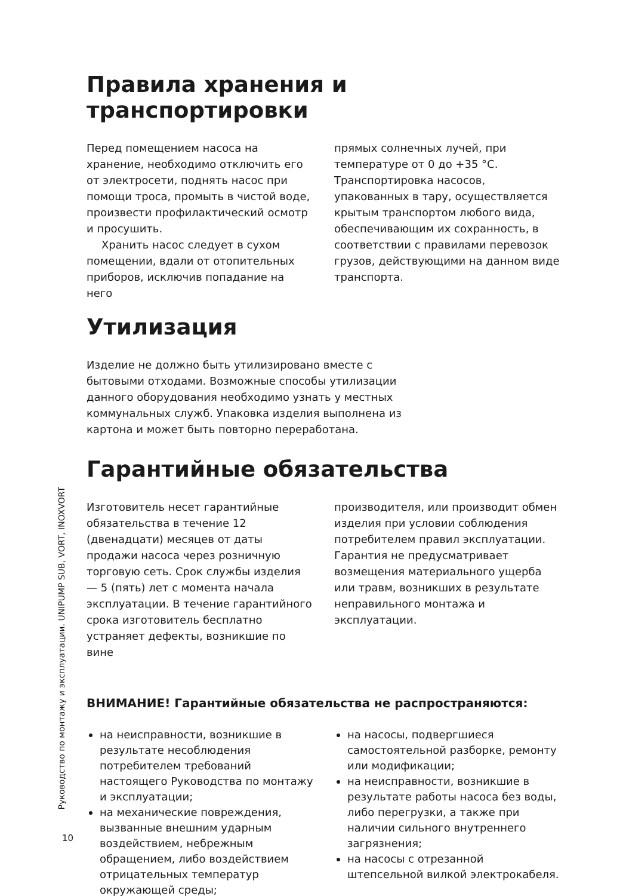Правила хранения и транспортировки
Перед помещением насоса на хранение, необходимо отключить его от электросети, поднять насос при помощи троса, промыть в чистой воде, произвести профилактический осмотр и просушить.
Хранить насос следует в сухом помещении, вдали от отопительных приборов, исключив попадание на него
прямых солнечных лучей, при температуре от 0 до +35 °С. Транспортировка насосов, упакованных в тару, осуществляется крытым транспортом любого вида, обеспечивающим их сохранность, в соответствии с правилами перевозок грузов, действующими на данном виде транспорта.
Утилизация
Изделие не должно быть утилизировано вместе с бытовыми отходами. Возможные способы утилизации данного оборудования необходимо узнать у местных коммунальных служб. Упаковка изделия выполнена из картона и может быть повторно переработана.
Гарантийные обязательства
Изготовитель несет гарантийные обязательства в течение 12 (двенадцати) месяцев от даты продажи насоса через розничную торговую сеть. Срок службы изделия — 5 (пять) лет с момента начала эксплуатации. В течение гарантийного срока изготовитель бесплатно устраняет дефекты, возникшие по вине
производителя, или производит обмен изделия при условии соблюдения потребителем правил эксплуатации. Гарантия не предусматривает возмещения материального ущерба или травм, возникших в результате неправильного монтажа и эксплуатации.
ВНИМАНИЕ! Гарантийные обязательства не распространяются:
на неисправности, возникшие в результате несоблюдения потребителем требований настоящего Руководства по монтажу и эксплуатации;
на механические повреждения, вызванные внешним ударным воздействием, небрежным обращением, либо воздействием отрицательных температур окружающей среды;
на насосы, подвергшиеся самостоятельной разборке, ремонту или модификации;
на неисправности, возникшие в результате работы насоса без воды, либо перегрузки, а также при наличии сильного внутреннего загрязнения;
на насосы с отрезанной штепсельной вилкой электрокабеля.
Руководство по монтажу и эксплуатации. UNIPUMP SUB, VORT, INOXVORT
10